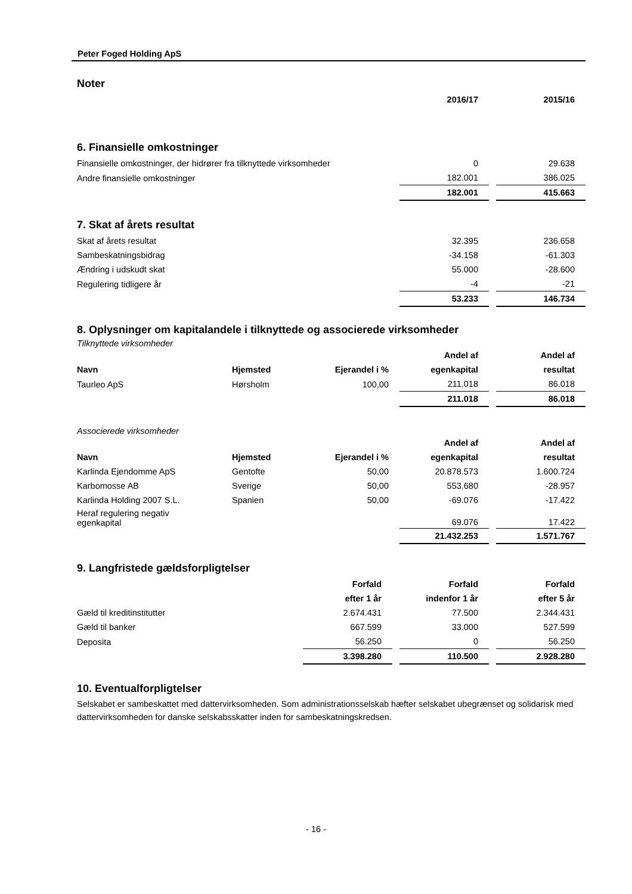Peter Foged Holding ApS
Noter
| | 2016/17 | | 2015/16 |
| --- | --- | --- | --- |
6. Finansielle omkostninger
| Finansielle omkostninger, der hidrører fra tilknyttede virksomheder | 0 | | 29.638 |
| Andre finansielle omkostninger | 182.001 | | 386.025 |
| | 182.001 | | 415.663 |
7. Skat af årets resultat
| Skat af årets resultat | 32.395 | | 236.658 |
| Sambeskatningsbidrag | -34.158 | | -61.303 |
| Ændring i udskudt skat | 55.000 | | -28.600 |
| Regulering tidligere år | -4 | | -21 |
| | 53.233 | | 146.734 |
8. Oplysninger om kapitalandele i tilknyttede og associerede virksomheder
Tilknyttede virksomheder
| | | | Andel af | | Andel af |
| --- | --- | --- | --- | --- | --- |
| Navn | Hjemsted | Ejerandel i % | egenkapital | | resultat |
| Taurleo ApS | Hørsholm | 100,00 | 211.018 | | 86.018 |
| | | | 211.018 | | 86.018 |
Associerede virksomheder
| | | | Andel af | | Andel af |
| --- | --- | --- | --- | --- | --- |
| Navn | Hjemsted | Ejerandel i % | egenkapital | | resultat |
| Karlinda Ejendomme ApS | Gentofte | 50,00 | 20.878.573 | | 1.600.724 |
| Karbomosse AB | Sverige | 50,00 | 553.680 | | -28.957 |
| Karlinda Holding 2007 S.L. | Spanien | 50,00 | -69.076 | | -17.422 |
| Heraf regulering negativ egenkapital | | | 69.076 | | 17.422 |
| | | | 21.432.253 | | 1.571.767 |
9. Langfristede gældsforpligtelser
| | Forfald | | Forfald | | Forfald |
| --- | --- | --- | --- | --- | --- |
| | efter 1 år | | indenfor 1 år | | efter 5 år |
| Gæld til kreditinstitutter | 2.674.431 | | 77.500 | | 2.344.431 |
| Gæld til banker | 667.599 | | 33.000 | | 527.599 |
| Deposita | 56.250 | | 0 | | 56.250 |
| | 3.398.280 | | 110.500 | | 2.928.280 |
10. Eventualforpligtelser
Selskabet er sambeskattet med dattervirksomheden. Som administrationsselskab hæfter selskabet ubegrænset og solidarisk med dattervirksomheden for danske selskabsskatter inden for sambeskatningskredsen.
- 16 -